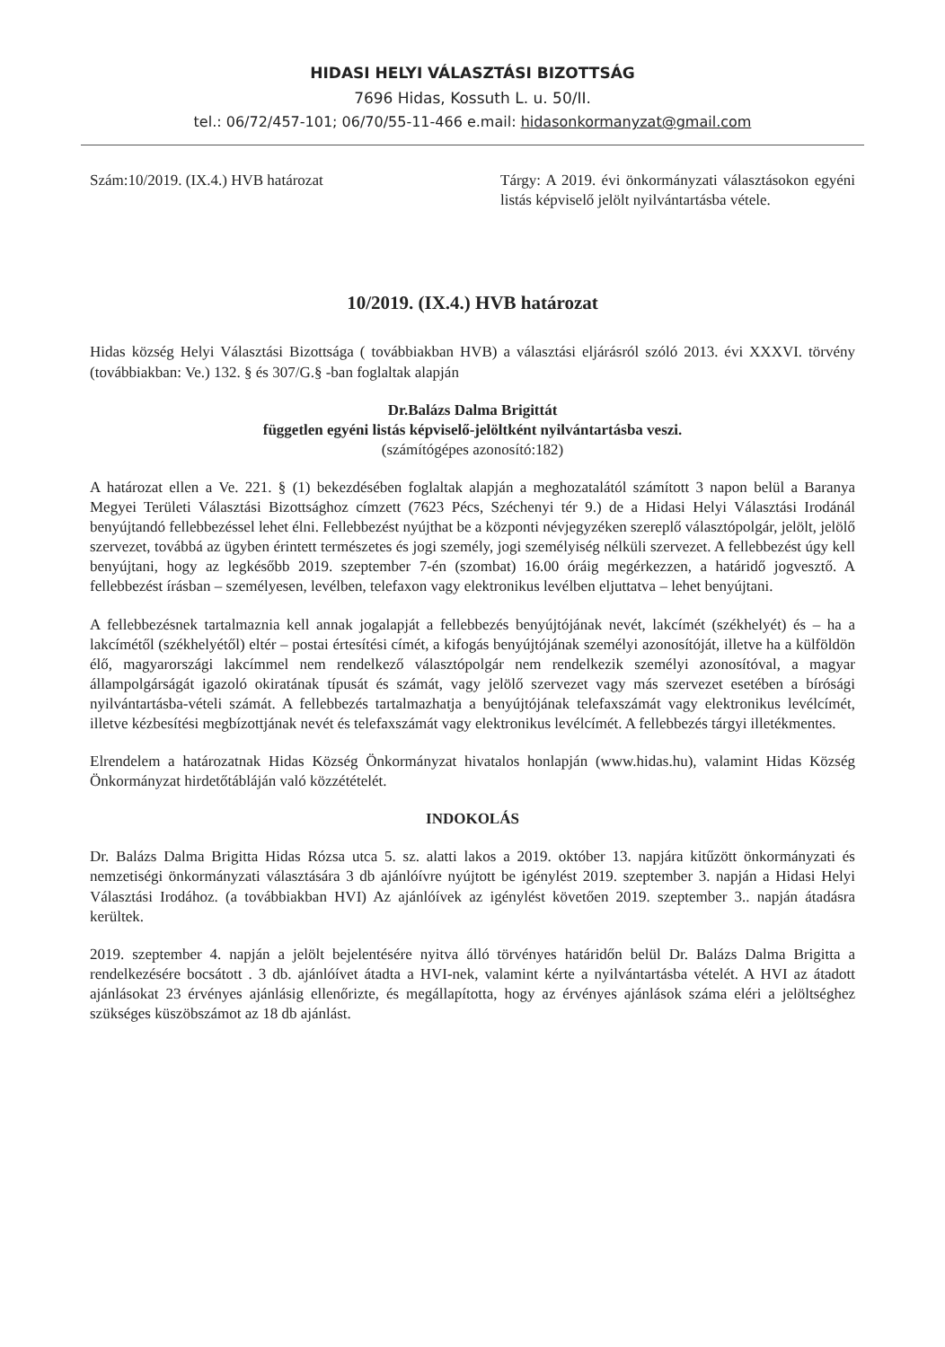HIDASI HELYI VÁLASZTÁSI BIZOTTSÁG
7696 Hidas, Kossuth L. u. 50/II.
tel.: 06/72/457-101; 06/70/55-11-466 e.mail: hidasonkormanyzat@gmail.com
Szám:10/2019. (IX.4.) HVB határozat Tárgy: A 2019. évi önkormányzati választásokon egyéni listás képviselő jelölt nyilvántartásba vétele.
10/2019. (IX.4.) HVB határozat
Hidas község Helyi Választási Bizottsága ( továbbiakban HVB) a választási eljárásról szóló 2013. évi XXXVI. törvény (továbbiakban: Ve.) 132. § és 307/G.§ -ban foglaltak alapján
Dr.Balázs Dalma Brigittát
független egyéni listás képviselő-jelöltként nyilvántartásba veszi.
(számítógépes azonosító:182)
A határozat ellen a Ve. 221. § (1) bekezdésében foglaltak alapján a meghozatalától számított 3 napon belül a Baranya Megyei Területi Választási Bizottsághoz címzett (7623 Pécs, Széchenyi tér 9.) de a Hidasi Helyi Választási Irodánál benyújtandó fellebbezéssel lehet élni. Fellebbezést nyújthat be a központi névjegyzéken szereplő választópolgár, jelölt, jelölő szervezet, továbbá az ügyben érintett természetes és jogi személy, jogi személyiség nélküli szervezet. A fellebbezést úgy kell benyújtani, hogy az legkésőbb 2019. szeptember 7-én (szombat) 16.00 óráig megérkezzen, a határidő jogvesztő. A fellebbezést írásban – személyesen, levélben, telefaxon vagy elektronikus levélben eljuttatva – lehet benyújtani.
A fellebbezésnek tartalmaznia kell annak jogalapját a fellebbezés benyújtójának nevét, lakcímét (székhelyét) és – ha a lakcímétől (székhelyétől) eltér – postai értesítési címét, a kifogás benyújtójának személyi azonosítóját, illetve ha a külföldön élő, magyarországi lakcímmel nem rendelkező választópolgár nem rendelkezik személyi azonosítóval, a magyar állampolgárságát igazoló okiratának típusát és számát, vagy jelölő szervezet vagy más szervezet esetében a bírósági nyilvántartásba-vételi számát. A fellebbezés tartalmazhatja a benyújtójának telefaxszámát vagy elektronikus levélcímét, illetve kézbesítési megbízottjának nevét és telefaxszámát vagy elektronikus levélcímét. A fellebbezés tárgyi illetékmentes.
Elrendelem a határozatnak Hidas Község Önkormányzat hivatalos honlapján (www.hidas.hu), valamint Hidas Község Önkormányzat hirdetőtábláján való közzétételét.
INDOKOLÁS
Dr. Balázs Dalma Brigitta Hidas Rózsa utca 5. sz. alatti lakos a 2019. október 13. napjára kitűzött önkormányzati és nemzetiségi önkormányzati választására 3 db ajánlóívre nyújtott be igénylést 2019. szeptember 3. napján a Hidasi Helyi Választási Irodához. (a továbbiakban HVI) Az ajánlóívek az igénylést követően 2019. szeptember 3.. napján átadásra kerültek.
2019. szeptember 4. napján a jelölt bejelentésére nyitva álló törvényes határidőn belül Dr. Balázs Dalma Brigitta a rendelkezésére bocsátott . 3 db. ajánlóívet átadta a HVI-nek, valamint kérte a nyilvántartásba vételét. A HVI az átadott ajánlásokat 23 érvényes ajánlásig ellenőrizte, és megállapította, hogy az érvényes ajánlások száma eléri a jelöltséghez szükséges küszöbszámot az 18 db ajánlást.